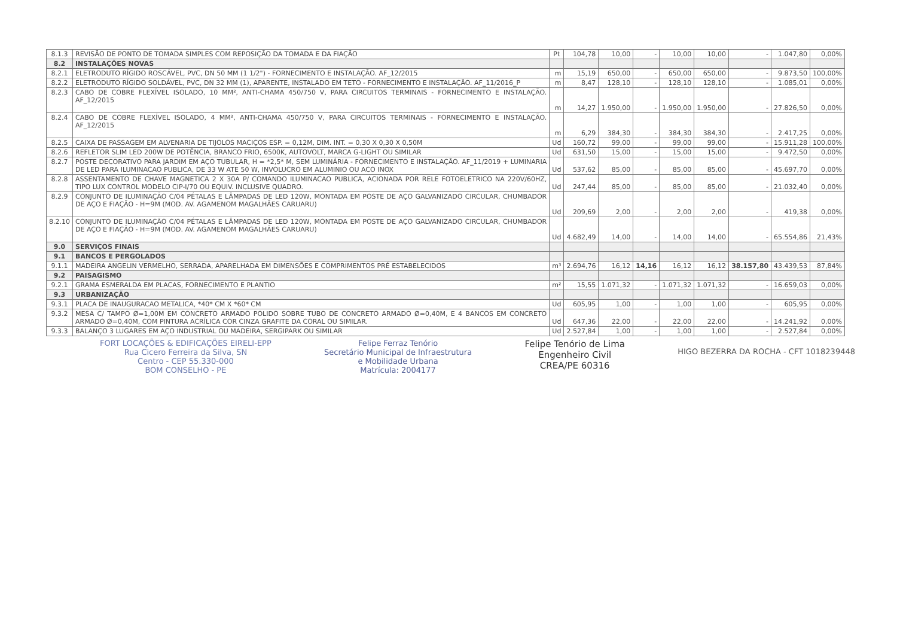| 8.1.3 | REVISÃO DE PONTO DE TOMADA SIMPLES COM REPOSIÇÃO DA TOMADA E DA FIAÇÃO | Pt | 104,78 | 10,00 | - | 10,00 | 10,00 | - | 1.047,80 | 0,00% |
| 8.2 | INSTALAÇÕES NOVAS | | | | | | | | | |
| 8.2.1 | ELETRODUTO RÍGIDO ROSCÁVEL, PVC, DN 50 MM (1 1/2") - FORNECIMENTO E INSTALAÇÃO. AF_12/2015 | m | 15,19 | 650,00 | - | 650,00 | 650,00 | - | 9.873,50 | 100,00% |
| 8.2.2 | ELETRODUTO RÍGIDO SOLDÁVEL, PVC, DN 32 MM (1), APARENTE, INSTALADO EM TETO - FORNECIMENTO E INSTALAÇÃO. AF_11/2016_P | m | 8,47 | 128,10 | - | 128,10 | 128,10 | - | 1.085,01 | 0,00% |
| 8.2.3 | CABO DE COBRE FLEXÍVEL ISOLADO, 10 MM², ANTI-CHAMA 450/750 V, PARA CIRCUITOS TERMINAIS - FORNECIMENTO E INSTALAÇÃO. AF_12/2015 | m | 14,27 | 1.950,00 | - | 1.950,00 | 1.950,00 | - | 27.826,50 | 0,00% |
| 8.2.4 | CABO DE COBRE FLEXÍVEL ISOLADO, 4 MM², ANTI-CHAMA 450/750 V, PARA CIRCUITOS TERMINAIS - FORNECIMENTO E INSTALAÇÃO. AF_12/2015 | m | 6,29 | 384,30 | - | 384,30 | 384,30 | - | 2.417,25 | 0,00% |
| 8.2.5 | CAIXA DE PASSAGEM EM ALVENARIA DE TIJOLOS MACIÇOS ESP. = 0,12M, DIM. INT. = 0,30 X 0,30 X 0,50M | Ud | 160,72 | 99,00 | - | 99,00 | 99,00 | - | 15.911,28 | 100,00% |
| 8.2.6 | REFLETOR SLIM LED 200W DE POTÊNCIA, BRANCO FRIO, 6500K, AUTOVOLT, MARCA G-LIGHT OU SIMILAR | Ud | 631,50 | 15,00 | - | 15,00 | 15,00 | - | 9.472,50 | 0,00% |
| 8.2.7 | POSTE DECORATIVO PARA JARDIM EM AÇO TUBULAR, H = *2,5* M, SEM LUMINÁRIA - FORNECIMENTO E INSTALAÇÃO. AF_11/2019 + LUMINARIA DE LED PARA ILUMINACAO PUBLICA, DE 33 W ATE 50 W, INVOLUCRO EM ALUMINIO OU ACO INOX | Ud | 537,62 | 85,00 | - | 85,00 | 85,00 | - | 45.697,70 | 0,00% |
| 8.2.8 | ASSENTAMENTO DE CHAVE MAGNETICA 2 X 30A P/ COMANDO ILUMINACAO PUBLICA, ACIONADA POR RELE FOTOELETRICO NA 220V/60HZ, TIPO LUX CONTROL MODELO CIP-I/70 OU EQUIV. INCLUSIVE QUADRO. | Ud | 247,44 | 85,00 | - | 85,00 | 85,00 | - | 21.032,40 | 0,00% |
| 8.2.9 | CONJUNTO DE ILUMINAÇÃO C/04 PÉTALAS E LÂMPADAS DE LED 120W, MONTADA EM POSTE DE AÇO GALVANIZADO CIRCULAR, CHUMBADOR DE AÇO E FIAÇÃO - H=9M (MOD. AV. AGAMENOM MAGALHÃES CARUARU) | Ud | 209,69 | 2,00 | - | 2,00 | 2,00 | - | 419,38 | 0,00% |
| 8.2.10 | CONJUNTO DE ILUMINAÇÃO C/04 PÉTALAS E LÂMPADAS DE LED 120W, MONTADA EM POSTE DE AÇO GALVANIZADO CIRCULAR, CHUMBADOR DE AÇO E FIAÇÃO - H=9M (MOD. AV. AGAMENOM MAGALHÃES CARUARU) | Ud | 4.682,49 | 14,00 | - | 14,00 | 14,00 | - | 65.554,86 | 21,43% |
| 9.0 | SERVIÇOS FINAIS | | | | | | | | | |
| 9.1 | BANCOS E PERGOLADOS | | | | | | | | | |
| 9.1.1 | MADEIRA ANGELIN VERMELHO, SERRADA, APARELHADA EM DIMENSÕES E COMPRIMENTOS PRÉ ESTABELECIDOS | m³ | 2.694,76 | 16,12 | 14,16 | 16,12 | 16,12 | 38.157,80 | 43.439,53 | 87,84% |
| 9.2 | PAISAGISMO | | | | | | | | | |
| 9.2.1 | GRAMA ESMERALDA EM PLACAS, FORNECIMENTO E PLANTIO | m² | 15,55 | 1.071,32 | - | 1.071,32 | 1.071,32 | - | 16.659,03 | 0,00% |
| 9.3 | URBANIZAÇÃO | | | | | | | | | |
| 9.3.1 | PLACA DE INAUGURACAO METALICA, *40* CM X *60* CM | Ud | 605,95 | 1,00 | - | 1,00 | 1,00 | - | 605,95 | 0,00% |
| 9.3.2 | MESA C/ TAMPO Ø=1,00M EM CONCRETO ARMADO POLIDO SOBRE TUBO DE CONCRETO ARMADO Ø=0,40M, E 4 BANCOS EM CONCRETO ARMADO Ø=0,40M, COM PINTURA ACRÍLICA COR CINZA GRAFITE DA CORAL OU SIMILAR. | Ud | 647,36 | 22,00 | - | 22,00 | 22,00 | - | 14.241,92 | 0,00% |
| 9.3.3 | BALANÇO 3 LUGARES EM AÇO INDUSTRIAL OU MADEIRA, SERGIPARK OU SIMILAR | Ud | 2.527,84 | 1,00 | - | 1,00 | 1,00 | - | 2.527,84 | 0,00% |
FORT LOCAÇÕES & EDIFICAÇÕES EIRELI-EPP
Rua Cicero Ferreira da Silva, SN
Centro - CEP 55.330-000
BOM CONSELHO - PE
Felipe Ferraz Tenório
Secretário Municipal de Infraestrutura
e Mobilidade Urbana
Matrícula: 2004177
Felipe Tenório de Lima
Engenheiro Civil
CREA/PE 60316
HIGO BEZERRA DA ROCHA - CFT 1018239448